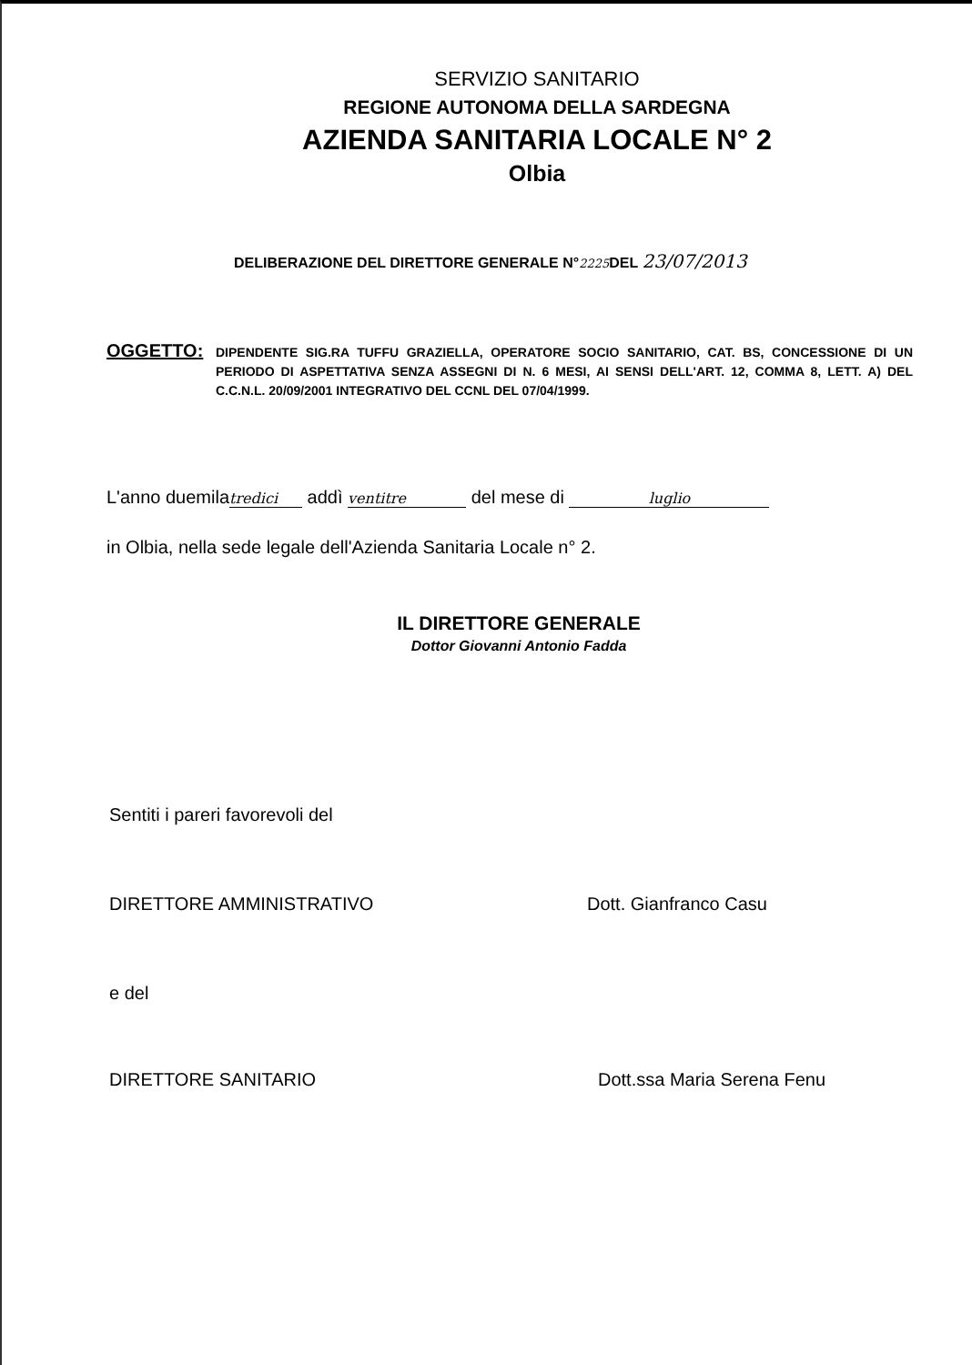SERVIZIO SANITARIO
REGIONE AUTONOMA DELLA SARDEGNA
AZIENDA SANITARIA LOCALE N° 2
Olbia
DELIBERAZIONE DEL DIRETTORE GENERALE N°2225 DEL 23/07/2013
OGGETTO:
DIPENDENTE SIG.RA TUFFU GRAZIELLA, OPERATORE SOCIO SANITARIO, CAT. BS, CONCESSIONE DI UN PERIODO DI ASPETTATIVA SENZA ASSEGNI DI N. 6 MESI, AI SENSI DELL'ART. 12, COMMA 8, LETT. A) DEL C.C.N.L. 20/09/2001 INTEGRATIVO DEL CCNL DEL 07/04/1999.
L'anno duemila tredici addì ventitre del mese di luglio
in Olbia, nella sede legale dell'Azienda Sanitaria Locale n° 2.
IL DIRETTORE GENERALE
Dottor Giovanni Antonio Fadda
Sentiti i pareri favorevoli del
DIRETTORE AMMINISTRATIVO Dott. Gianfranco Casu
e del
DIRETTORE SANITARIO Dott.ssa Maria Serena Fenu